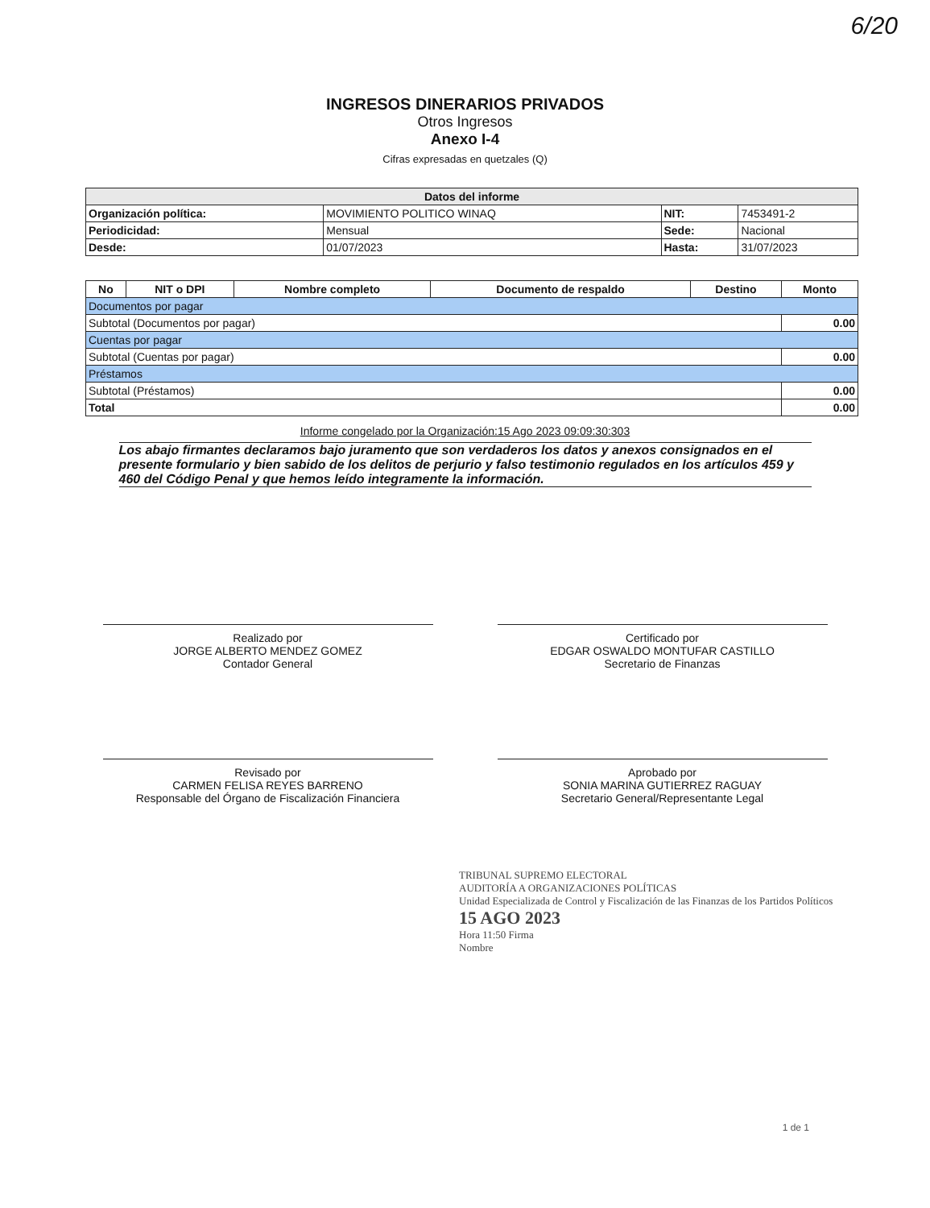6/20
INGRESOS DINERARIOS PRIVADOS
Otros Ingresos
Anexo I-4
Cifras expresadas en quetzales (Q)
| Datos del informe | | | |
| --- | --- | --- | --- |
| Organización política: | MOVIMIENTO POLITICO WINAQ | NIT: | 7453491-2 |
| Periodicidad: | Mensual | Sede: | Nacional |
| Desde: | 01/07/2023 | Hasta: | 31/07/2023 |
| No | NIT o DPI | Nombre completo | Documento de respaldo | Destino | Monto |
| --- | --- | --- | --- | --- | --- |
| Documentos por pagar | | | | | |
| Subtotal (Documentos por pagar) | | | | | 0.00 |
| Cuentas por pagar | | | | | |
| Subtotal (Cuentas por pagar) | | | | | 0.00 |
| Préstamos | | | | | |
| Subtotal (Préstamos) | | | | | 0.00 |
| Total | | | | | 0.00 |
Informe congelado por la Organización:15 Ago 2023 09:09:30:303
Los abajo firmantes declaramos bajo juramento que son verdaderos los datos y anexos consignados en el presente formulario y bien sabido de los delitos de perjurio y falso testimonio regulados en los artículos 459 y 460 del Código Penal y que hemos leído integramente la información.
Realizado por
JORGE ALBERTO MENDEZ GOMEZ
Contador General
Certificado por
EDGAR OSWALDO MONTUFAR CASTILLO
Secretario de Finanzas
Revisado por
CARMEN FELISA REYES BARRENO
Responsable del Órgano de Fiscalización Financiera
Aprobado por
SONIA MARINA GUTIERREZ RAGUAY
Secretario General/Representante Legal
TRIBUNAL SUPREMO ELECTORAL
AUDITORÍA A ORGANIZACIONES POLÍTICAS
Unidad Especializada de Control y Fiscalización de las Finanzas de los Partidos Políticos
15 AGO 2023
Hora 11:50 Firma
Nombre
1 de 1